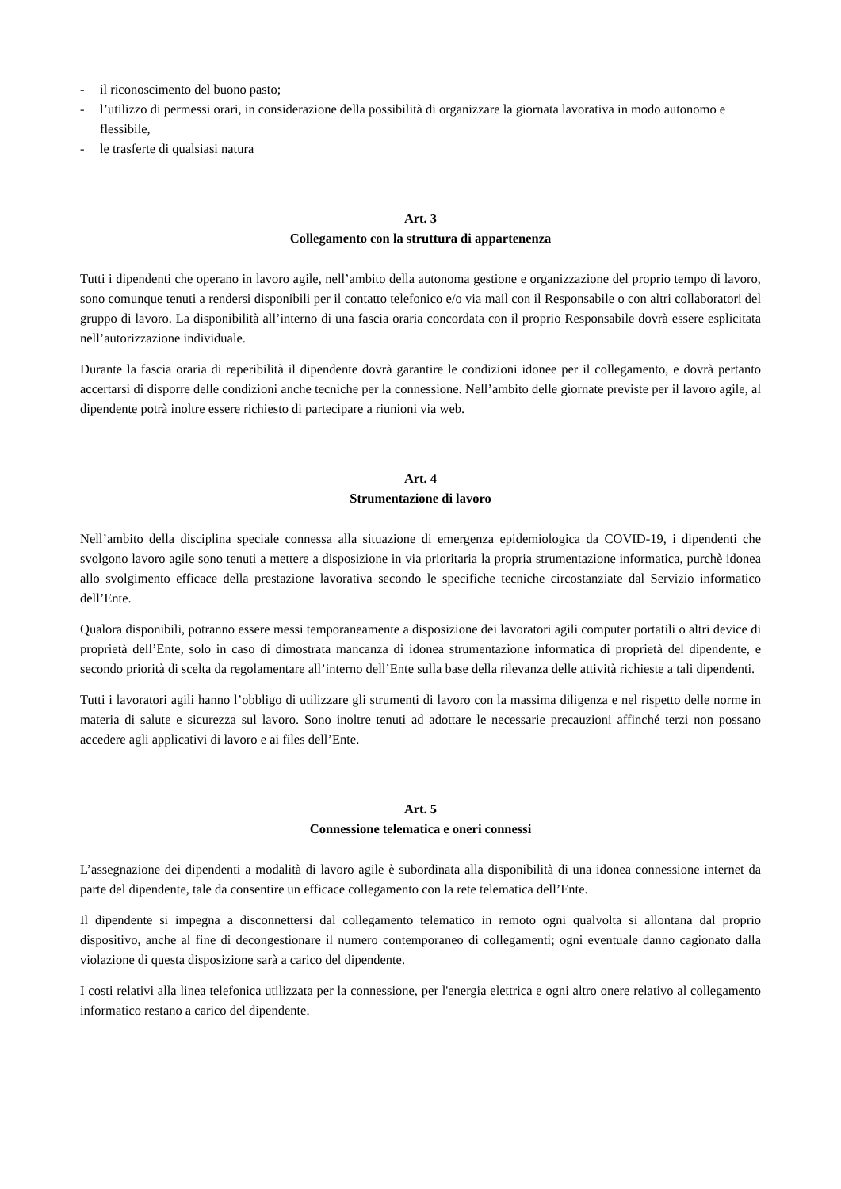- il riconoscimento del buono pasto;
- l’utilizzo di permessi orari, in considerazione della possibilità di organizzare la giornata lavorativa in modo autonomo e flessibile,
- le trasferte di qualsiasi natura
Art. 3
Collegamento con la struttura di appartenenza
Tutti i dipendenti che operano in lavoro agile, nell’ambito della autonoma gestione e organizzazione del proprio tempo di lavoro, sono comunque tenuti a rendersi disponibili per il contatto telefonico e/o via mail con il Responsabile o con altri collaboratori del gruppo di lavoro. La disponibilità all’interno di una fascia oraria concordata con il proprio Responsabile dovrà essere esplicitata nell’autorizzazione individuale.
Durante la fascia oraria di reperibilità il dipendente dovrà garantire le condizioni idonee per il collegamento, e dovrà pertanto accertarsi di disporre delle condizioni anche tecniche per la connessione. Nell’ambito delle giornate previste per il lavoro agile, al dipendente potrà inoltre essere richiesto di partecipare a riunioni via web.
Art. 4
Strumentazione di lavoro
Nell’ambito della disciplina speciale connessa alla situazione di emergenza epidemiologica da COVID-19, i dipendenti che svolgono lavoro agile sono tenuti a mettere a disposizione in via prioritaria la propria strumentazione informatica, purchè idonea allo svolgimento efficace della prestazione lavorativa secondo le specifiche tecniche circostanziate dal Servizio informatico dell’Ente.
Qualora disponibili, potranno essere messi temporaneamente a disposizione dei lavoratori agili computer portatili o altri device di proprietà dell’Ente, solo in caso di dimostrata mancanza di idonea strumentazione informatica di proprietà del dipendente, e secondo priorità di scelta da regolamentare all’interno dell’Ente sulla base della rilevanza delle attività richieste a tali dipendenti.
Tutti i lavoratori agili hanno l’obbligo di utilizzare gli strumenti di lavoro con la massima diligenza e nel rispetto delle norme in materia di salute e sicurezza sul lavoro. Sono inoltre tenuti ad adottare le necessarie precauzioni affinché terzi non possano accedere agli applicativi di lavoro e ai files dell’Ente.
Art. 5
Connessione telematica e oneri connessi
L’assegnazione dei dipendenti a modalità di lavoro agile è subordinata alla disponibilità di una idonea connessione internet da parte del dipendente, tale da consentire un efficace collegamento con la rete telematica dell’Ente.
Il dipendente si impegna a disconnettersi dal collegamento telematico in remoto ogni qualvolta si allontana dal proprio dispositivo, anche al fine di decongestionare il numero contemporaneo di collegamenti; ogni eventuale danno cagionato dalla violazione di questa disposizione sarà a carico del dipendente.
I costi relativi alla linea telefonica utilizzata per la connessione, per l'energia elettrica e ogni altro onere relativo al collegamento informatico restano a carico del dipendente.